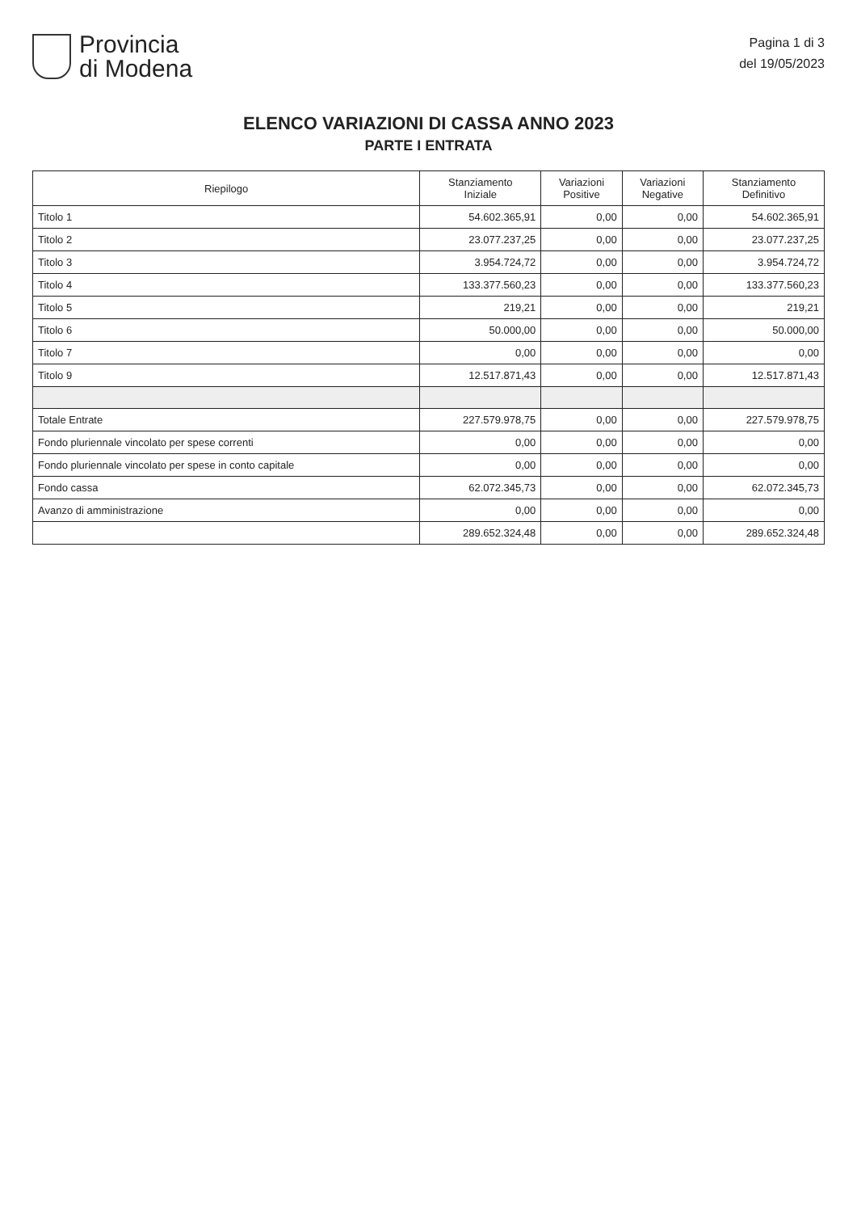Provincia
di Modena
Pagina 1 di 3
del 19/05/2023
ELENCO VARIAZIONI DI CASSA ANNO 2023
PARTE I ENTRATA
| Riepilogo | Stanziamento Iniziale | Variazioni Positive | Variazioni Negative | Stanziamento Definitivo |
| --- | --- | --- | --- | --- |
| Titolo 1 | 54.602.365,91 | 0,00 | 0,00 | 54.602.365,91 |
| Titolo 2 | 23.077.237,25 | 0,00 | 0,00 | 23.077.237,25 |
| Titolo 3 | 3.954.724,72 | 0,00 | 0,00 | 3.954.724,72 |
| Titolo 4 | 133.377.560,23 | 0,00 | 0,00 | 133.377.560,23 |
| Titolo 5 | 219,21 | 0,00 | 0,00 | 219,21 |
| Titolo 6 | 50.000,00 | 0,00 | 0,00 | 50.000,00 |
| Titolo 7 | 0,00 | 0,00 | 0,00 | 0,00 |
| Titolo 9 | 12.517.871,43 | 0,00 | 0,00 | 12.517.871,43 |
| Totale Entrate | 227.579.978,75 | 0,00 | 0,00 | 227.579.978,75 |
| Fondo pluriennale vincolato per spese correnti | 0,00 | 0,00 | 0,00 | 0,00 |
| Fondo pluriennale vincolato per spese in conto capitale | 0,00 | 0,00 | 0,00 | 0,00 |
| Fondo cassa | 62.072.345,73 | 0,00 | 0,00 | 62.072.345,73 |
| Avanzo di amministrazione | 0,00 | 0,00 | 0,00 | 0,00 |
| | 289.652.324,48 | 0,00 | 0,00 | 289.652.324,48 |